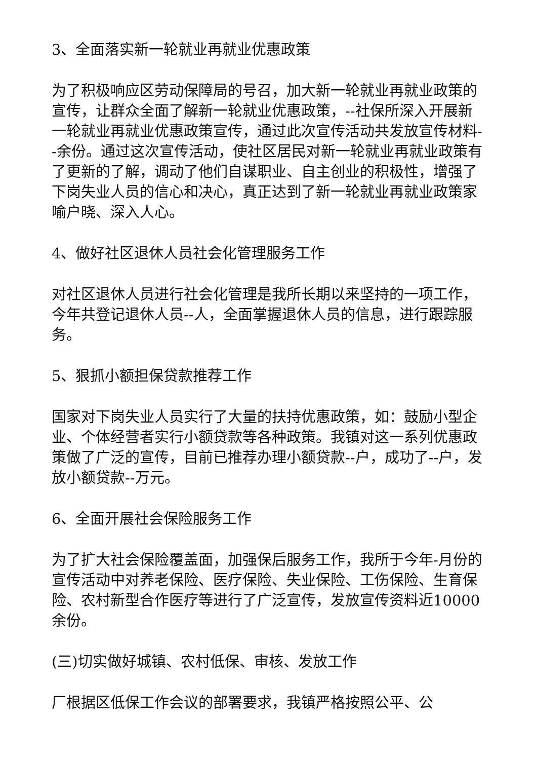3、全面落实新一轮就业再就业优惠政策
为了积极响应区劳动保障局的号召，加大新一轮就业再就业政策的宣传，让群众全面了解新一轮就业优惠政策，--社保所深入开展新一轮就业再就业优惠政策宣传，通过此次宣传活动共发放宣传材料--余份。通过这次宣传活动，使社区居民对新一轮就业再就业政策有了更新的了解，调动了他们自谋职业、自主创业的积极性，增强了下岗失业人员的信心和决心，真正达到了新一轮就业再就业政策家喻户晓、深入人心。
4、做好社区退休人员社会化管理服务工作
对社区退休人员进行社会化管理是我所长期以来坚持的一项工作，今年共登记退休人员--人，全面掌握退休人员的信息，进行跟踪服务。
5、狠抓小额担保贷款推荐工作
国家对下岗失业人员实行了大量的扶持优惠政策，如：鼓励小型企业、个体经营者实行小额贷款等各种政策。我镇对这一系列优惠政策做了广泛的宣传，目前已推荐办理小额贷款--户，成功了--户，发放小额贷款--万元。
6、全面开展社会保险服务工作
为了扩大社会保险覆盖面，加强保后服务工作，我所于今年-月份的宣传活动中对养老保险、医疗保险、失业保险、工伤保险、生育保险、农村新型合作医疗等进行了广泛宣传，发放宣传资料近10000余份。
(三)切实做好城镇、农村低保、审核、发放工作
厂根据区低保工作会议的部署要求，我镇严格按照公平、公